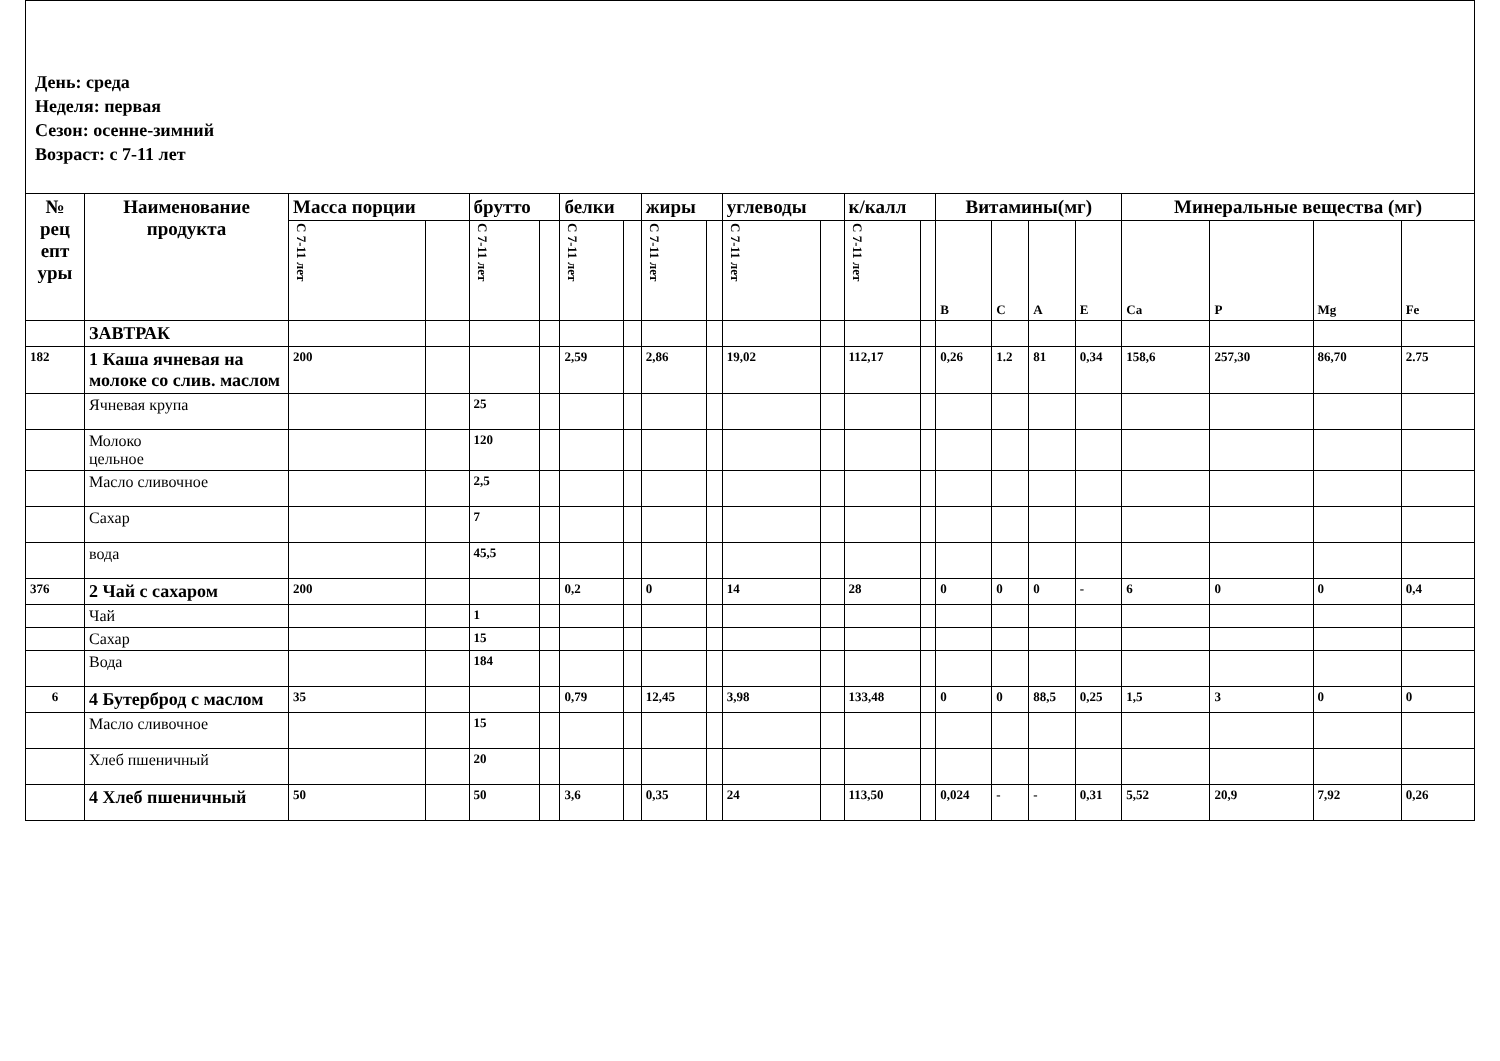День: среда
Неделя: первая
Сезон: осенне-зимний
Возраст: с 7-11 лет
| № рец епт уры | Наименование продукта | Масса порции | | брутто | | белки | | жиры | | углеводы | | к/калл | | Витамины(мг) | | | | Минеральные вещества (мг) | | | |
| --- | --- | --- | --- | --- | --- | --- | --- | --- | --- | --- | --- | --- | --- | --- | --- | --- | --- | --- | --- | --- | --- |
| | | С 7-11 лет | | С 7-11 лет | | С 7-11 лет | | С 7-11 лет | | С 7-11 лет | | С 7-11 лет | | В | С | А | Е | Ca | P | Mg | Fe |
| | ЗАВТРАК | | | | | | | | | | | | | | | | | | | | |
| 182 | 1 Каша ячневая на молоке со слив. маслом | 200 | | | | 2,59 | | 2,86 | | 19,02 | | 112,17 | | 0,26 | 1.2 | 81 | 0,34 | 158,6 | 257,30 | 86,70 | 2.75 |
| | Ячневая крупа | | | 25 | | | | | | | | | | | | | | | | | |
| | Молоко цельное | | | 120 | | | | | | | | | | | | | | | | | |
| | Масло сливочное | | | 2,5 | | | | | | | | | | | | | | | | | |
| | Сахар | | | 7 | | | | | | | | | | | | | | | | | |
| | вода | | | 45,5 | | | | | | | | | | | | | | | | | |
| 376 | 2 Чай с сахаром | 200 | | | | 0,2 | | 0 | | 14 | | 28 | | 0 | 0 | 0 | - | 6 | 0 | 0 | 0,4 |
| | Чай | | | 1 | | | | | | | | | | | | | | | | | |
| | Сахар | | | 15 | | | | | | | | | | | | | | | | | |
| | Вода | | | 184 | | | | | | | | | | | | | | | | | |
| 6 | 4 Бутерброд с маслом | 35 | | | | 0,79 | | 12,45 | | 3,98 | | 133,48 | | 0 | 0 | 88,5 | 0,25 | 1,5 | 3 | 0 | 0 |
| | Масло сливочное | | | 15 | | | | | | | | | | | | | | | | | |
| | Хлеб пшеничный | | | 20 | | | | | | | | | | | | | | | | | |
| | 4 Хлеб пшеничный | 50 | | 50 | | 3,6 | | 0,35 | | 24 | | 113,50 | | 0,024 | - | - | 0,31 | 5,52 | 20,9 | 7,92 | 0,26 |